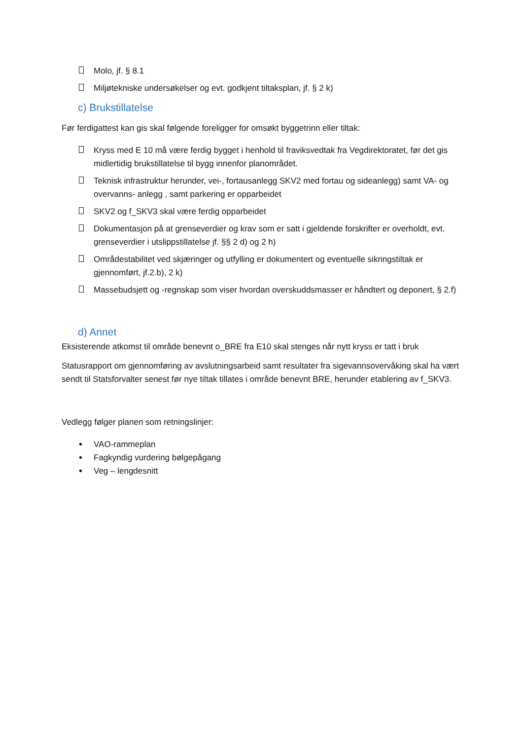Molo, jf. § 8.1
Miljøtekniske undersøkelser og evt. godkjent tiltaksplan, jf. § 2 k)
c) Brukstillatelse
Før ferdigattest kan gis skal følgende foreligger for omsøkt byggetrinn eller tiltak:
Kryss med E 10 må være ferdig bygget i henhold til fraviksvedtak fra Vegdirektoratet, før det gis midlertidig brukstillatelse til bygg innenfor planområdet.
Teknisk infrastruktur herunder, vei-, fortausanlegg SKV2 med fortau og sideanlegg) samt VA- og overvanns- anlegg , samt parkering er opparbeidet
SKV2 og f_SKV3 skal være ferdig opparbeidet
Dokumentasjon på at grenseverdier og krav som er satt i gjeldende forskrifter er overholdt, evt. grenseverdier i utslippstillatelse jf. §§ 2 d) og 2 h)
Områdestabilitet ved skjæringer og utfylling er dokumentert og eventuelle sikringstiltak er gjennomført, jf.2.b), 2 k)
Massebudsjett og -regnskap som viser hvordan overskuddsmasser er håndtert og deponert, § 2.f)
d) Annet
Eksisterende atkomst til område benevnt o_BRE fra E10 skal stenges når nytt kryss er tatt i bruk
Statusrapport om gjennomføring av avslutningsarbeid samt resultater fra sigevannsovervåking skal ha vært sendt til Statsforvalter senest før nye tiltak tillates i område benevnt BRE, herunder etablering av f_SKV3.
Vedlegg følger planen som retningslinjer:
•
VAO-rammeplan
•
Fagkyndig vurdering bølgepågang
•
Veg – lengdesnitt